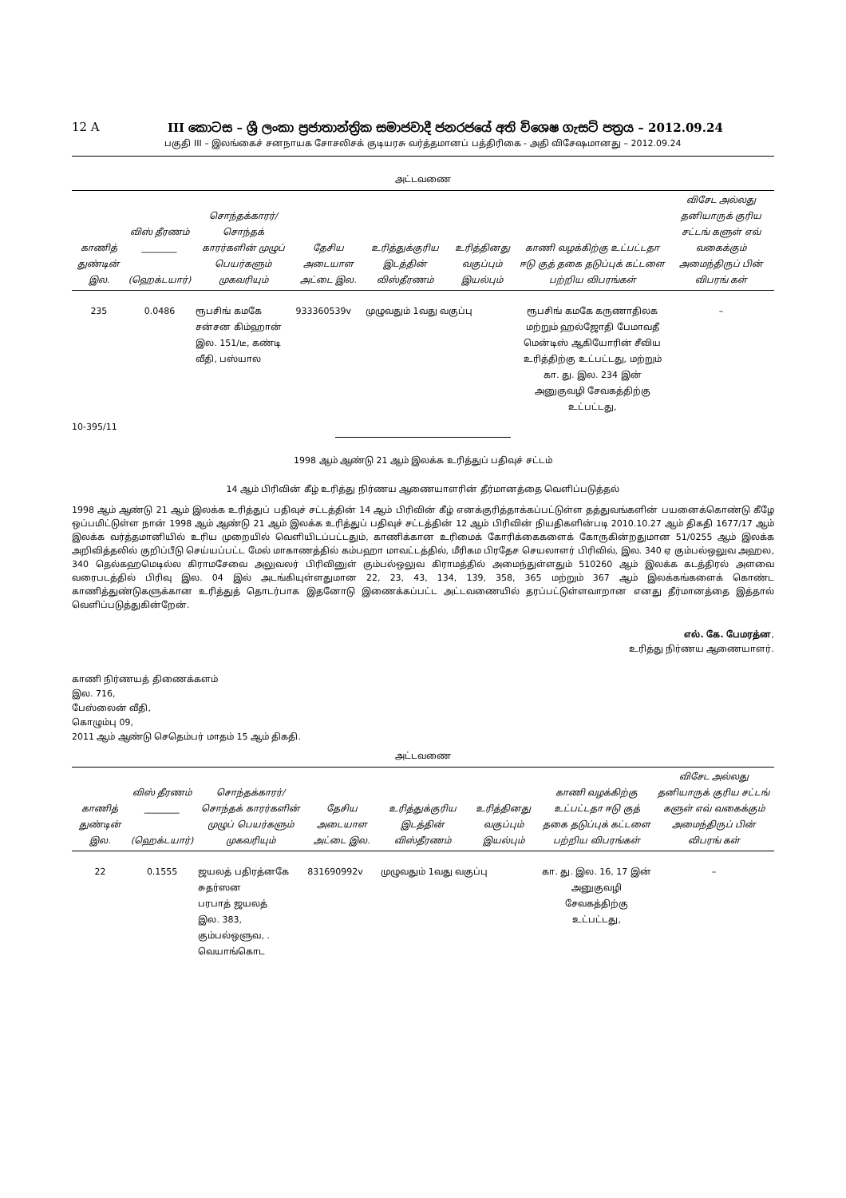12 A III කොටස – ශ්‍රී ලංකා ප්‍රජාතාන්ත්‍රික සමාජවාදී ජනරජයේ අති විශෙෂ ගැසට් පත්‍රය – 2012.09.24
பகுதி III – இலங்கைச் சனநாயக சோசலிசக் குடியரசு வர்த்தமானப் பத்திரிகை - அதி விசேஷமானது – 2012.09.24
அட்டவணை
| காணித் துண்டின் இல. | விஸ் தீரணம் ________ (ஹெக்டயார்) | சொந்தக்காரர்/ சொந்தக் காரர்களின் முழுப் பெயர்களும் முகவரியும் | தேசிய அடையாள அட்டை இல. | உரித்துக்குரிய இடத்தின் விஸ்தீரணம் | உரித்தினது வகுப்பும் இயல்பும் | காணி வழக்கிற்கு உட்பட்டதா ஈடு குத் தகை தடுப்புக் கட்டளை பற்றிய விபரங்கள் | விசேட அல்லது தனியாருக் குரிய சட்டங் களுள் எவ் வகைக்கும் அமைந்திருப் பின் விபரங் கள் |
| --- | --- | --- | --- | --- | --- | --- | --- |
| 235 | 0.0486 | ரூபசிங் கமகே சன்சன கிம்ஹான் இல. 151/டீ, கண்டி வீதி, பஸ்யால | 933360539v | முழுவதும் 1வது வகுப்பு | | ரூபசிங் கமகே கருணாதிலக மற்றும் ஹல்ஜோதி பேமாவதீ மென்டிஸ் ஆகியோரின் சீவிய உரித்திற்கு உட்பட்டது, மற்றும் கா. து. இல. 234 இன் அனுகுவழி சேவகத்திற்கு உட்பட்டது, | – |
10-395/11
1998 ஆம் ஆண்டு 21 ஆம் இலக்க உரித்துப் பதிவுச் சட்டம்
14 ஆம் பிரிவின் கீழ் உரித்து நிர்ணய ஆணையாளரின் தீர்மானத்தை வெளிப்படுத்தல்
1998 ஆம் ஆண்டு 21 ஆம் இலக்க உரித்துப் பதிவுச் சட்டத்தின் 14 ஆம் பிரிவின் கீழ் எனக்குரித்தாக்கப்பட்டுள்ள தத்துவங்களின் பயனைக்கொண்டு கீழே ஒப்பமிட்டுள்ள நான் 1998 ஆம் ஆண்டு 21 ஆம் இலக்க உரித்துப் பதிவுச் சட்டத்தின் 12 ஆம் பிரிவின் நியதிகளின்படி 2010.10.27 ஆம் திகதி 1677/17 ஆம் இலக்க வர்த்தமானியில் உரிய முறையில் வெளியிடப்பட்டதும், காணிக்கான உரிமைக் கோரிக்கைகளைக் கோருகின்றதுமான 51/0255 ஆம் இலக்க அறிவித்தலில் குறிப்பீடு செய்யப்பட்ட மேல் மாகாணத்தில் கம்பஹா மாவட்டத்தில், மீரிகம பிரதேச செயலாளர் பிரிவில், இல. 340 ஏ கும்பல்ஒலுவ அஹல, 340 தெல்கஹமெடில்ல கிராமசேவை அலுவலர் பிரிவினுள் கும்பல்ஒலுவ கிராமத்தில் அமைந்துள்ளதும் 510260 ஆம் இலக்க கடத்திரல் அளவை வரைபடத்தில் பிரிவு இல. 04 இல் அடங்கியுள்ளதுமான 22, 23, 43, 134, 139, 358, 365 மற்றும் 367 ஆம் இலக்கங்களைக் கொண்ட காணித்துண்டுகளுக்கான உரித்துத் தொடர்பாக இதனோடு இணைக்கப்பட்ட அட்டவணையில் தரப்பட்டுள்ளவாறான எனது தீர்மானத்தை இத்தால் வெளிப்படுத்துகின்றேன்.
எல். கே. பேமரத்ன,
உரித்து நிர்ணய ஆணையாளர்.
காணி நிர்ணயத் திணைக்களம்
இல. 716,
பேஸ்லைன் வீதி,
கொழும்பு 09,
2011 ஆம் ஆண்டு செதெம்பர் மாதம் 15 ஆம் திகதி.
அட்டவணை
| காணித் துண்டின் இல. | விஸ் தீரணம் ________ (ஹெக்டயார்) | சொந்தக்காரர்/ சொந்தக் காரர்களின் முழுப் பெயர்களும் முகவரியும் | தேசிய அடையாள அட்டை இல. | உரித்துக்குரிய இடத்தின் விஸ்தீரணம் | உரித்தினது வகுப்பும் இயல்பும் | காணி வழக்கிற்கு உட்பட்டதா ஈடு குத் தகை தடுப்புக் கட்டளை பற்றிய விபரங்கள் | விசேட அல்லது தனியாருக் குரிய சட்டங் களுள் எவ் வகைக்கும் அமைந்திருப் பின் விபரங் கள் |
| --- | --- | --- | --- | --- | --- | --- | --- |
| 22 | 0.1555 | ஜயலத் பதிரத்னகே சுதர்ஸன பரபாத் ஜயலத் இல. 383, கும்பல்ஒளுவ, . வெயாங்கொட | 831690992v | முழுவதும் 1வது வகுப்பு | | கா. து. இல. 16, 17 இன் அனுகுவழி சேவகத்திற்கு உட்பட்டது, | – |